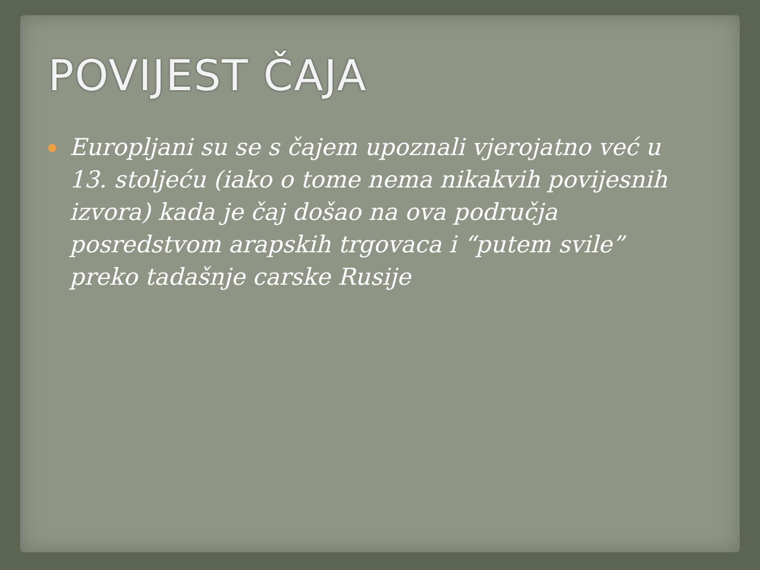POVIJEST ČAJA
Europljani su se s čajem upoznali vjerojatno već u 13. stoljeću (iako o tome nema nikakvih povijesnih izvora) kada je čaj došao na ova područja posredstvom arapskih trgovaca i “putem svile” preko tadašnje carske Rusije